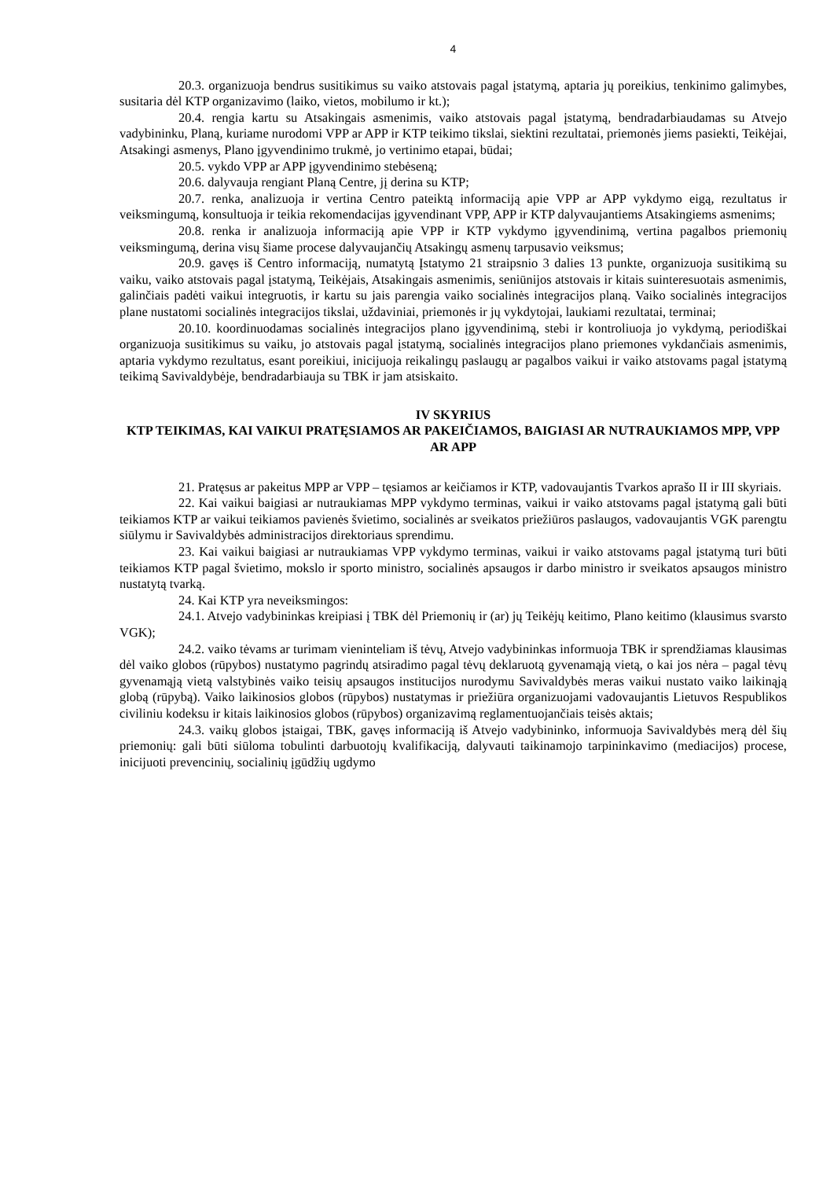4
20.3. organizuoja bendrus susitikimus su vaiko atstovais pagal įstatymą, aptaria jų poreikius, tenkinimo galimybes, susitaria dėl KTP organizavimo (laiko, vietos, mobilumo ir kt.);
20.4. rengia kartu su Atsakingais asmenimis, vaiko atstovais pagal įstatymą, bendradarbiaudamas su Atvejo vadybininku, Planą, kuriame nurodomi VPP ar APP ir KTP teikimo tikslai, siektini rezultatai, priemonės jiems pasiekti, Teikėjai, Atsakingi asmenys, Plano įgyvendinimo trukmė, jo vertinimo etapai, būdai;
20.5. vykdo VPP ar APP įgyvendinimo stebėseną;
20.6. dalyvauja rengiant Planą Centre, jį derina su KTP;
20.7. renka, analizuoja ir vertina Centro pateiktą informaciją apie VPP ar APP vykdymo eigą, rezultatus ir veiksmingumą, konsultuoja ir teikia rekomendacijas įgyvendinant VPP, APP ir KTP dalyvaujantiems Atsakingiems asmenims;
20.8. renka ir analizuoja informaciją apie VPP ir KTP vykdymo įgyvendinimą, vertina pagalbos priemonių veiksmingumą, derina visų šiame procese dalyvaujančių Atsakingų asmenų tarpusavio veiksmus;
20.9. gavęs iš Centro informaciją, numatytą Įstatymo 21 straipsnio 3 dalies 13 punkte, organizuoja susitikimą su vaiku, vaiko atstovais pagal įstatymą, Teikėjais, Atsakingais asmenimis, seniūnijos atstovais ir kitais suinteresuotais asmenimis, galinčiais padėti vaikui integruotis, ir kartu su jais parengia vaiko socialinės integracijos planą. Vaiko socialinės integracijos plane nustatomi socialinės integracijos tikslai, uždaviniai, priemonės ir jų vykdytojai, laukiami rezultatai, terminai;
20.10. koordinuodamas socialinės integracijos plano įgyvendinimą, stebi ir kontroliuoja jo vykdymą, periodiškai organizuoja susitikimus su vaiku, jo atstovais pagal įstatymą, socialinės integracijos plano priemones vykdančiais asmenimis, aptaria vykdymo rezultatus, esant poreikiui, inicijuoja reikalingų paslaugų ar pagalbos vaikui ir vaiko atstovams pagal įstatymą teikimą Savivaldybėje, bendradarbiauja su TBK ir jam atsiskaito.
IV SKYRIUS
KTP TEIKIMAS, KAI VAIKUI PRATĘSIAMOS AR PAKEIČIAMOS, BAIGIASI AR NUTRAUKIAMOS MPP, VPP AR APP
21. Pratęsus ar pakeitus MPP ar VPP – tęsiamos ar keičiamos ir KTP, vadovaujantis Tvarkos aprašo II ir III skyriais.
22. Kai vaikui baigiasi ar nutraukiamas MPP vykdymo terminas, vaikui ir vaiko atstovams pagal įstatymą gali būti teikiamos KTP ar vaikui teikiamos pavienės švietimo, socialinės ar sveikatos priežiūros paslaugos, vadovaujantis VGK parengtu siūlymu ir Savivaldybės administracijos direktoriaus sprendimu.
23. Kai vaikui baigiasi ar nutraukiamas VPP vykdymo terminas, vaikui ir vaiko atstovams pagal įstatymą turi būti teikiamos KTP pagal švietimo, mokslo ir sporto ministro, socialinės apsaugos ir darbo ministro ir sveikatos apsaugos ministro nustatytą tvarką.
24. Kai KTP yra neveiksmingos:
24.1. Atvejo vadybininkas kreipiasi į TBK dėl Priemonių ir (ar) jų Teikėjų keitimo, Plano keitimo (klausimus svarsto VGK);
24.2. vaiko tėvams ar turimam vieninteliam iš tėvų, Atvejo vadybininkas informuoja TBK ir sprendžiamas klausimas dėl vaiko globos (rūpybos) nustatymo pagrindų atsiradimo pagal tėvų deklaruotą gyvenamąją vietą, o kai jos nėra – pagal tėvų gyvenamąją vietą valstybinės vaiko teisių apsaugos institucijos nurodymu Savivaldybės meras vaikui nustato vaiko laikinąją globą (rūpybą). Vaiko laikinosios globos (rūpybos) nustatymas ir priežiūra organizuojami vadovaujantis Lietuvos Respublikos civiliniu kodeksu ir kitais laikinosios globos (rūpybos) organizavimą reglamentuojančiais teisės aktais;
24.3. vaikų globos įstaigai, TBK, gavęs informaciją iš Atvejo vadybininko, informuoja Savivaldybės merą dėl šių priemonių: gali būti siūloma tobulinti darbuotojų kvalifikaciją, dalyvauti taikinamojo tarpininkavimo (mediacijos) procese, inicijuoti prevencinių, socialinių įgūdžių ugdymo